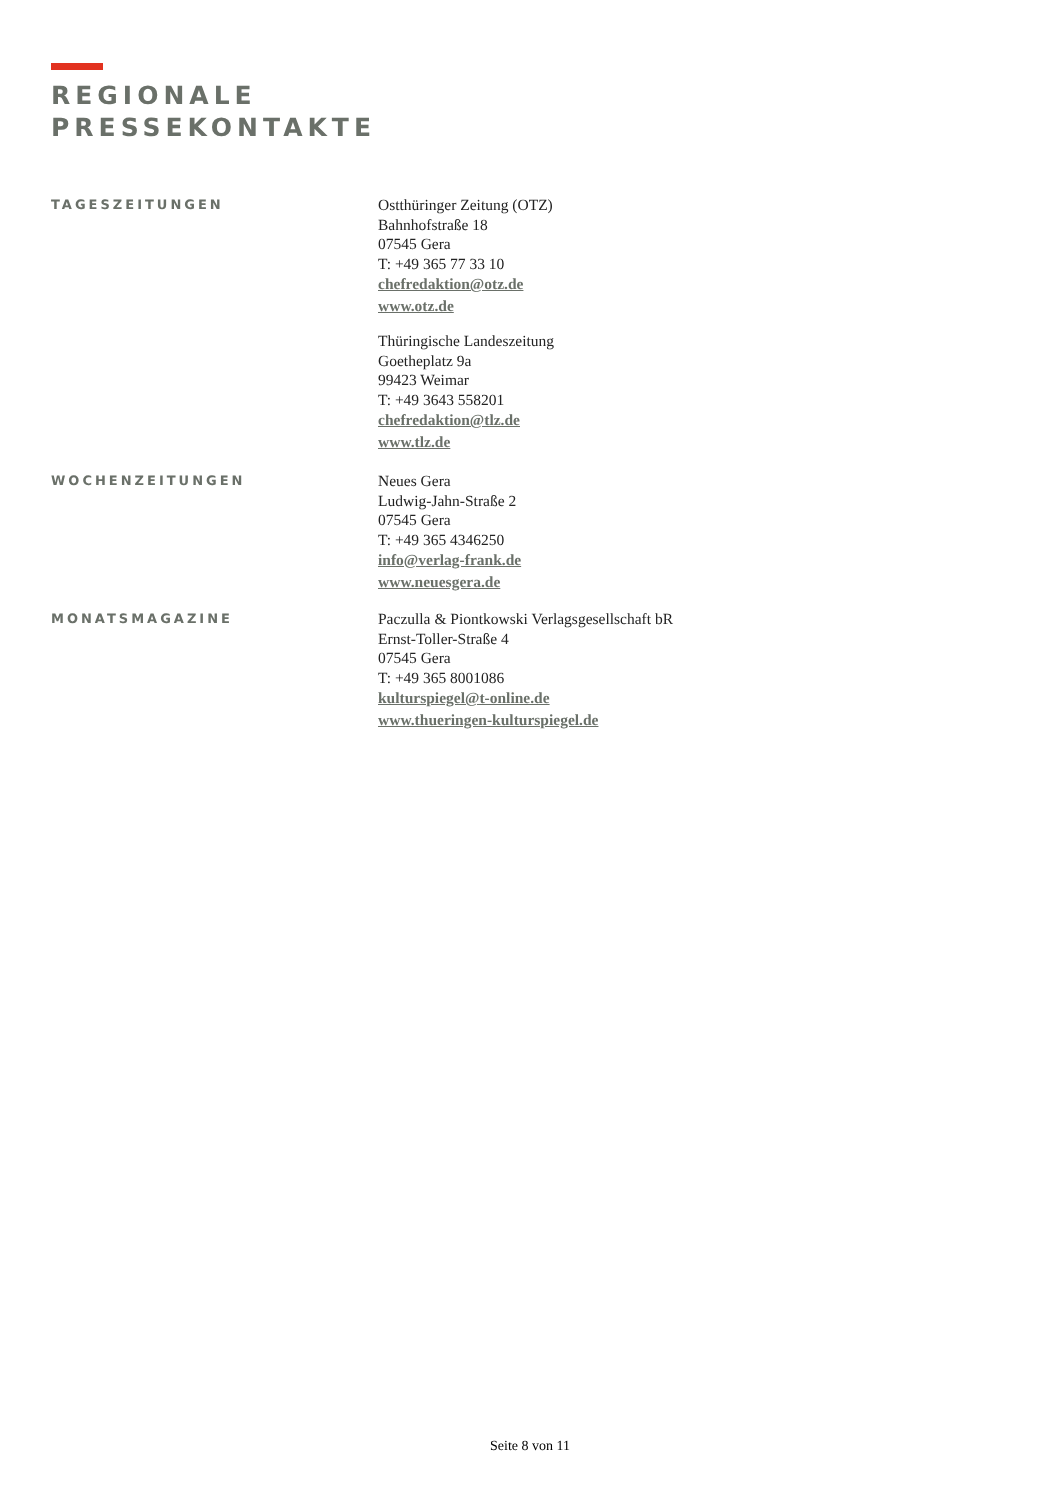REGIONALE
PRESSEKONTAKTE
TAGESZEITUNGEN
Ostthüringer Zeitung (OTZ)
Bahnhofstraße 18
07545 Gera
T: +49 365 77 33 10
chefredaktion@otz.de
www.otz.de
Thüringische Landeszeitung
Goetheplatz 9a
99423 Weimar
T: +49 3643 558201
chefredaktion@tlz.de
www.tlz.de
WOCHENZEITUNGEN
Neues Gera
Ludwig-Jahn-Straße 2
07545 Gera
T: +49 365 4346250
info@verlag-frank.de
www.neuesgera.de
MONATSMAGAZINE
Paczulla & Piontkowski Verlagsgesellschaft bR
Ernst-Toller-Straße 4
07545 Gera
T: +49 365 8001086
kulturspiegel@t-online.de
www.thueringen-kulturspiegel.de
Seite 8 von 11